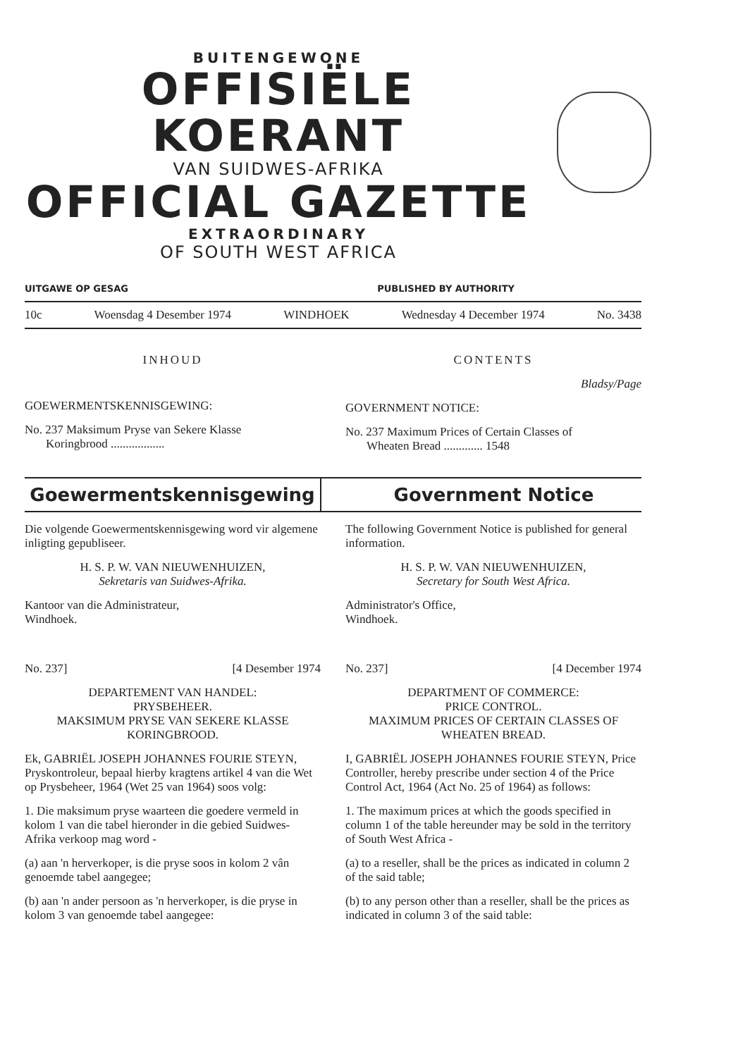BUITENGEWONE
OFFISIËLE KOERANT
VAN SUIDWES-AFRIKA
OFFICIAL GAZETTE
EXTRAORDINARY
OF SOUTH WEST AFRICA
UITGAWE OP GESAG PUBLISHED BY AUTHORITY
10c Woensdag 4 Desember 1974 WINDHOEK Wednesday 4 December 1974 No. 3438
INHOUD
GOEWERMENTSKENNISGEWING:
No. 237 Maksimum Pryse van Sekere Klasse
Koringbrood ..................
CONTENTS
Bladsy/Page
GOVERNMENT NOTICE:
No. 237 Maximum Prices of Certain Classes of
Wheaten Bread ............. 1548
Goewermentskennisgewing Government Notice
Die volgende Goewermentskennisgewing word vir algemene inligting gepubliseer.
H. S. P. W. VAN NIEUWENHUIZEN,
Sekretaris van Suidwes-Afrika.
Kantoor van die Administrateur,
Windhoek.
No. 237] [4 Desember 1974
DEPARTEMENT VAN HANDEL:
PRYSBEHEER.
MAKSIMUM PRYSE VAN SEKERE KLASSE KORINGBROOD.
Ek, GABRIËL JOSEPH JOHANNES FOURIE STEYN, Pryskontroleur, bepaal hierby kragtens artikel 4 van die Wet op Prysbeheer, 1964 (Wet 25 van 1964) soos volg:
1. Die maksimum pryse waarteen die goedere vermeld in kolom 1 van die tabel hieronder in die gebied Suidwes-Afrika verkoop mag word -
(a) aan 'n herverkoper, is die pryse soos in kolom 2 vân genoemde tabel aangegee;
(b) aan 'n ander persoon as 'n herverkoper, is die pryse in kolom 3 van genoemde tabel aangegee:
The following Government Notice is published for general information.
H. S. P. W. VAN NIEUWENHUIZEN,
Secretary for South West Africa.
Administrator's Office,
Windhoek.
No. 237] [4 December 1974
DEPARTMENT OF COMMERCE:
PRICE CONTROL.
MAXIMUM PRICES OF CERTAIN CLASSES OF WHEATEN BREAD.
I, GABRIËL JOSEPH JOHANNES FOURIE STEYN, Price Controller, hereby prescribe under section 4 of the Price Control Act, 1964 (Act No. 25 of 1964) as follows:
1. The maximum prices at which the goods specified in column 1 of the table hereunder may be sold in the territory of South West Africa -
(a) to a reseller, shall be the prices as indicated in column 2 of the said table;
(b) to any person other than a reseller, shall be the prices as indicated in column 3 of the said table: